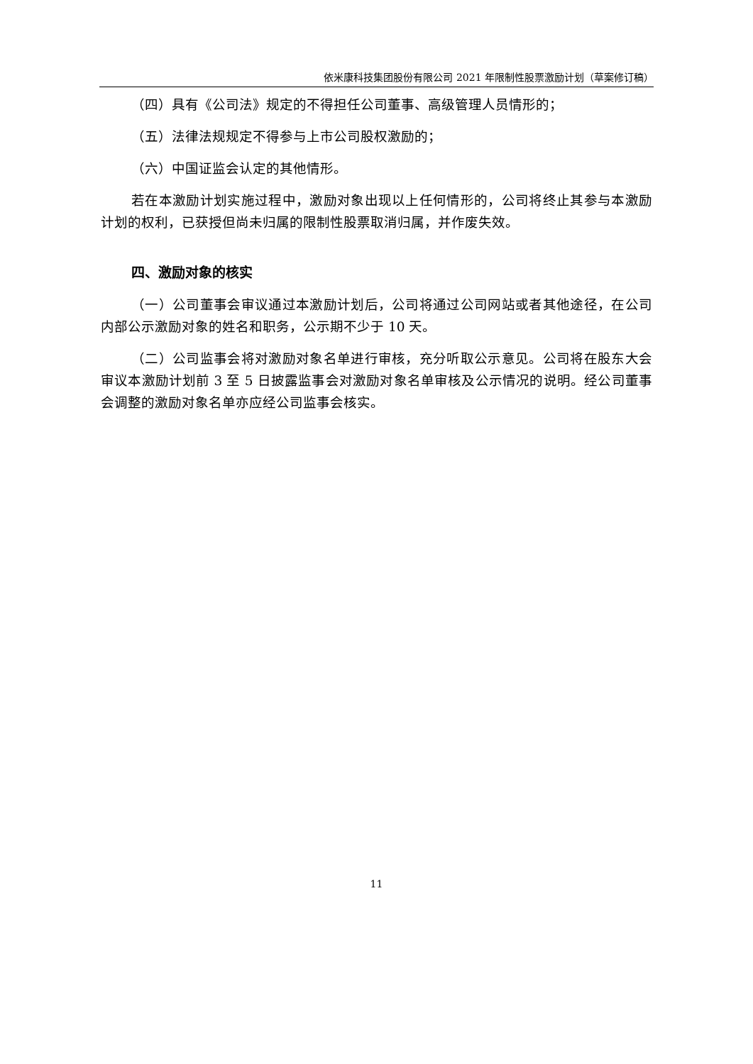依米康科技集团股份有限公司 2021 年限制性股票激励计划（草案修订稿）
（四）具有《公司法》规定的不得担任公司董事、高级管理人员情形的；
（五）法律法规规定不得参与上市公司股权激励的；
（六）中国证监会认定的其他情形。
若在本激励计划实施过程中，激励对象出现以上任何情形的，公司将终止其参与本激励计划的权利，已获授但尚未归属的限制性股票取消归属，并作废失效。
四、激励对象的核实
（一）公司董事会审议通过本激励计划后，公司将通过公司网站或者其他途径，在公司内部公示激励对象的姓名和职务，公示期不少于 10 天。
（二）公司监事会将对激励对象名单进行审核，充分听取公示意见。公司将在股东大会审议本激励计划前 3 至 5 日披露监事会对激励对象名单审核及公示情况的说明。经公司董事会调整的激励对象名单亦应经公司监事会核实。
11